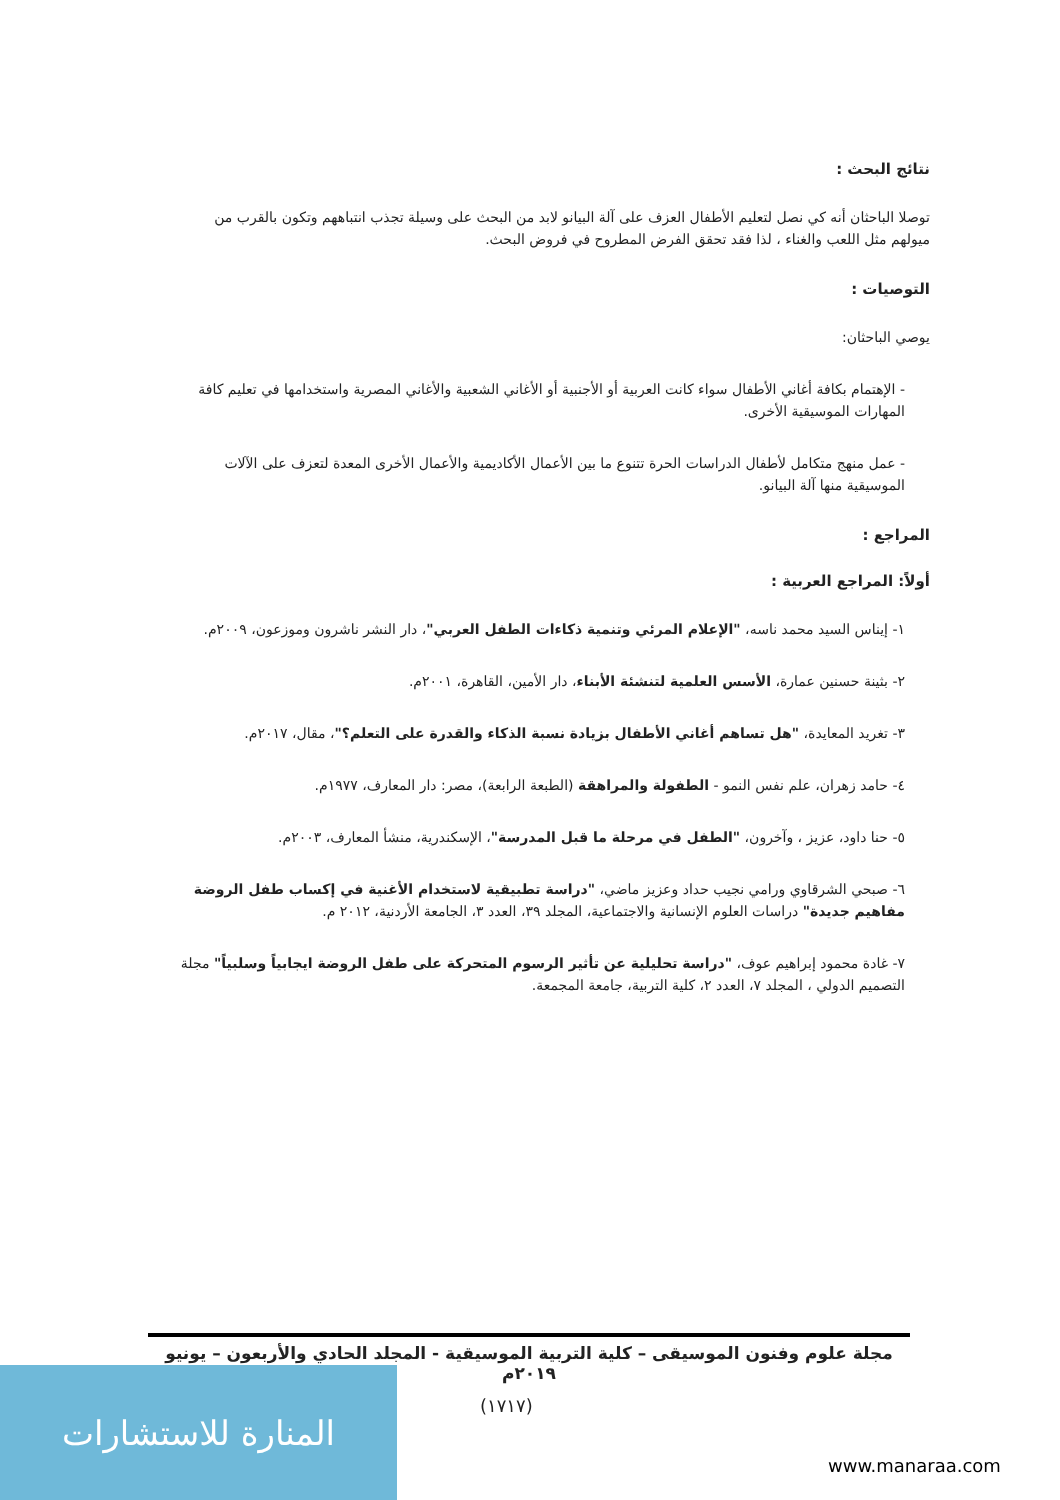نتائج البحث :
توصلا الباحثان أنه كي نصل لتعليم الأطفال العزف على آلة البيانو لابد من البحث على وسيلة تجذب انتباههم وتكون بالقرب من ميولهم مثل اللعب والغناء ، لذا فقد تحقق الفرض المطروح في فروض البحث.
التوصيات :
يوصي الباحثان:
- الإهتمام بكافة أغاني الأطفال سواء كانت العربية أو الأجنبية أو الأغاني الشعبية والأغاني المصرية واستخدامها في تعليم كافة المهارات الموسيقية الأخرى.
- عمل منهج متكامل لأطفال الدراسات الحرة تتنوع ما بين الأعمال الأكاديمية والأعمال الأخرى المعدة لتعزف على الآلات الموسيقية منها آلة البيانو.
المراجع :
أولاً: المراجع العربية :
١- إيناس السيد محمد ناسه، "الإعلام المرئي وتنمية ذكاءات الطفل العربي"، دار النشر ناشرون وموزعون، ٢٠٠٩م.
٢- بثينة حسنين عمارة، الأسس العلمية لتنشئة الأبناء، دار الأمين، القاهرة، ٢٠٠١م.
٣- تغريد المعايدة، "هل تساهم أغاني الأطفال بزيادة نسبة الذكاء والقدرة على التعلم؟"، مقال، ٢٠١٧م.
٤- حامد زهران، علم نفس النمو - الطفولة والمراهقة (الطبعة الرابعة)، مصر: دار المعارف، ١٩٧٧م.
٥- حنا داود، عزيز ، وآخرون، "الطفل في مرحلة ما قبل المدرسة"، الإسكندرية، منشأ المعارف، ٢٠٠٣م.
٦- صبحي الشرقاوي ورامي نجيب حداد وعزيز ماضي، "دراسة تطبيقية لاستخدام الأغنية في إكساب طفل الروضة مفاهيم جديدة" دراسات العلوم الإنسانية والاجتماعية، المجلد ٣٩، العدد ٣، الجامعة الأردنية، ٢٠١٢ م.
٧- غادة محمود إبراهيم عوف، "دراسة تحليلية عن تأثير الرسوم المتحركة على طفل الروضة ايجابياً وسلبياً" مجلة التصميم الدولي ، المجلد ٧، العدد ٢، كلية التربية، جامعة المجمعة.
مجلة علوم وفنون الموسيقى – كلية التربية الموسيقية - المجلد الحادي والأربعون – يونيو ٢٠١٩م
(١٧١٧)
المنارة للاستشارات
www.manaraa.com